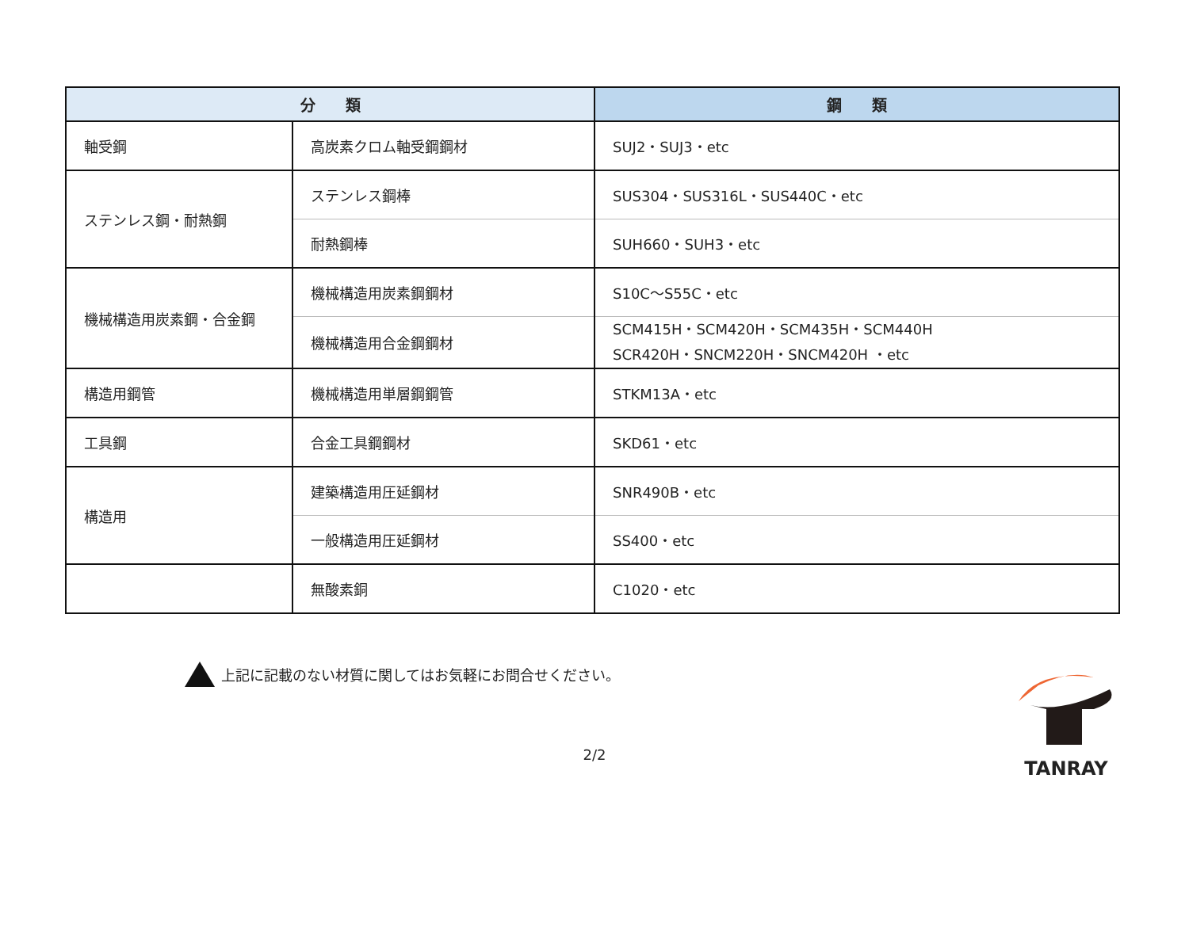| 分 類 | | 鋼 類 |
| --- | --- | --- |
| 軸受鋼 | 高炭素クロム軸受鋼鋼材 | SUJ2・SUJ3・etc |
| ステンレス鋼・耐熱鋼 | ステンレス鋼棒 | SUS304・SUS316L・SUS440C・etc |
| | 耐熱鋼棒 | SUH660・SUH3・etc |
| 機械構造用炭素鋼・合金鋼 | 機械構造用炭素鋼鋼材 | S10C～S55C・etc |
| | 機械構造用合金鋼鋼材 | SCM415H・SCM420H・SCM435H・SCM440H SCR420H・SNCM220H・SNCM420H ・etc |
| 構造用鋼管 | 機械構造用単層鋼鋼管 | STKM13A・etc |
| 工具鋼 | 合金工具鋼鋼材 | SKD61・etc |
| 構造用 | 建築構造用圧延鋼材 | SNR490B・etc |
| | 一般構造用圧延鋼材 | SS400・etc |
| | 無酸素銅 | C1020・etc |
上記に記載のない材質に関してはお気軽にお問合せください。
2/2
TANRAY